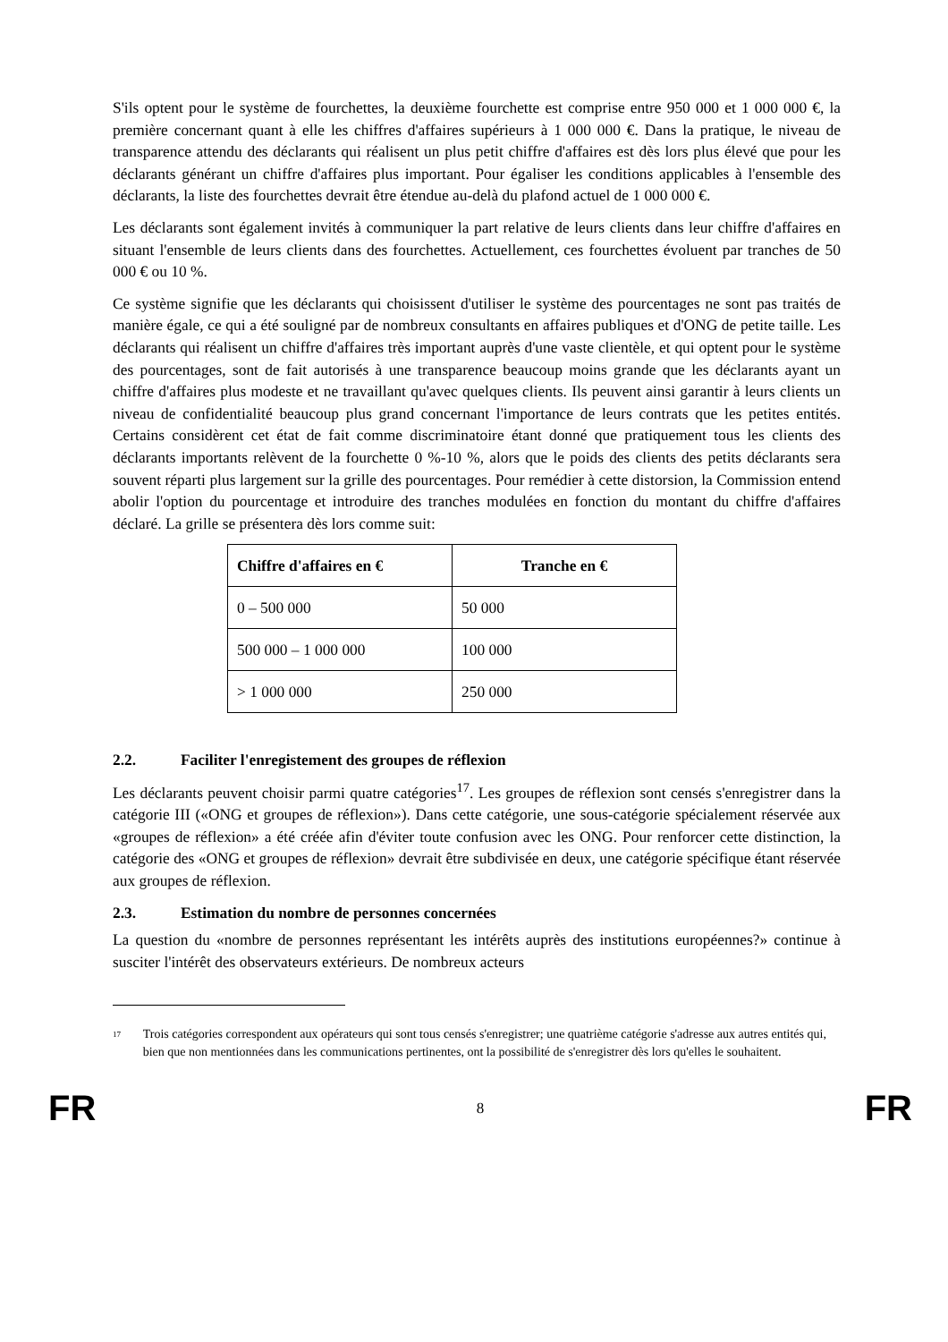S'ils optent pour le système de fourchettes, la deuxième fourchette est comprise entre 950 000 et 1 000 000 €, la première concernant quant à elle les chiffres d'affaires supérieurs à 1 000 000 €. Dans la pratique, le niveau de transparence attendu des déclarants qui réalisent un plus petit chiffre d'affaires est dès lors plus élevé que pour les déclarants générant un chiffre d'affaires plus important. Pour égaliser les conditions applicables à l'ensemble des déclarants, la liste des fourchettes devrait être étendue au-delà du plafond actuel de 1 000 000 €.
Les déclarants sont également invités à communiquer la part relative de leurs clients dans leur chiffre d'affaires en situant l'ensemble de leurs clients dans des fourchettes. Actuellement, ces fourchettes évoluent par tranches de 50 000 € ou 10 %.
Ce système signifie que les déclarants qui choisissent d'utiliser le système des pourcentages ne sont pas traités de manière égale, ce qui a été souligné par de nombreux consultants en affaires publiques et d'ONG de petite taille. Les déclarants qui réalisent un chiffre d'affaires très important auprès d'une vaste clientèle, et qui optent pour le système des pourcentages, sont de fait autorisés à une transparence beaucoup moins grande que les déclarants ayant un chiffre d'affaires plus modeste et ne travaillant qu'avec quelques clients. Ils peuvent ainsi garantir à leurs clients un niveau de confidentialité beaucoup plus grand concernant l'importance de leurs contrats que les petites entités. Certains considèrent cet état de fait comme discriminatoire étant donné que pratiquement tous les clients des déclarants importants relèvent de la fourchette 0 %-10 %, alors que le poids des clients des petits déclarants sera souvent réparti plus largement sur la grille des pourcentages. Pour remédier à cette distorsion, la Commission entend abolir l'option du pourcentage et introduire des tranches modulées en fonction du montant du chiffre d'affaires déclaré. La grille se présentera dès lors comme suit:
| Chiffre d'affaires en € | Tranche en € |
| --- | --- |
| 0 – 500 000 | 50 000 |
| 500 000 – 1 000 000 | 100 000 |
| > 1 000 000 | 250 000 |
2.2. Faciliter l'enregistement des groupes de réflexion
Les déclarants peuvent choisir parmi quatre catégories<sup>17</sup>. Les groupes de réflexion sont censés s'enregistrer dans la catégorie III («ONG et groupes de réflexion»). Dans cette catégorie, une sous-catégorie spécialement réservée aux «groupes de réflexion» a été créée afin d'éviter toute confusion avec les ONG. Pour renforcer cette distinction, la catégorie des «ONG et groupes de réflexion» devrait être subdivisée en deux, une catégorie spécifique étant réservée aux groupes de réflexion.
2.3. Estimation du nombre de personnes concernées
La question du «nombre de personnes représentant les intérêts auprès des institutions européennes?» continue à susciter l'intérêt des observateurs extérieurs. De nombreux acteurs
<sup>17</sup>
Trois catégories correspondent aux opérateurs qui sont tous censés s'enregistrer; une quatrième catégorie s'adresse aux autres entités qui, bien que non mentionnées dans les communications pertinentes, ont la possibilité de s'enregistrer dès lors qu'elles le souhaitent.
FR 8 FR